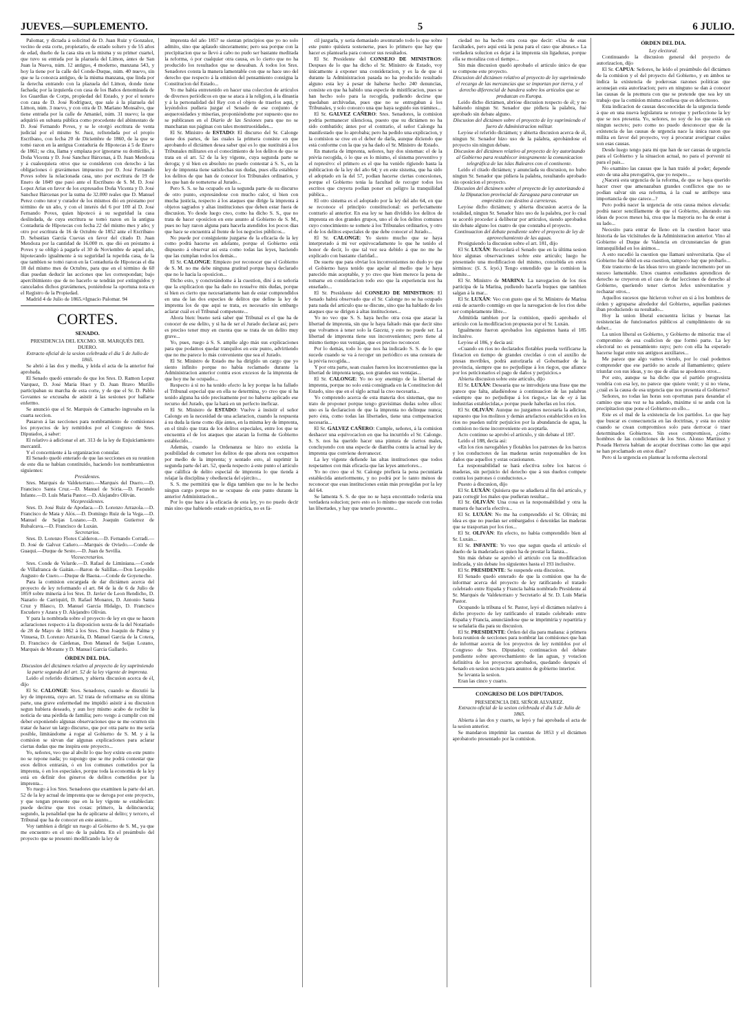JUEVES.—SUPLEMENTO. 5 6 JULIO.
Palomar, y dictada á solicitud de D. Juan Ruiz y Gonzalez, vecino de esta corte, propietario, de estado soltero y de 55 años de edad, dueño de la casa sita en la misma y su primer cuartel, que tuvo su entrada por la plazuela del Limon, ántes de San Juan la Nueva, núm. 12 antiguo, 4 moderno, manzana 543, y hoy la tiene por la calle del Conde-Duque, núm. 40 nuevo, sin que se la conozca antiguo, de la misma manzana, que linda por la derecha entrando con la plazuela del Limon, donde tiene fachada; por la izquierda con casa de los Baños denominada de los Guardias de Corps, propiedad del Estado, y por el testero con casa de D. José Rodriguez, que sale á la plazuela del Limon, núm. 3 nuevo, y con otra de D. Mariano Monsalvo, que tiene entrada por la calle de Amaniel, núm. 31 nuevo; la que adquirió en subasta pública como procedente del abintestato de D. José Fernando Poves, y se le otorgó escritura de venta judicial por el mismo Sr. Juez, refrendada por el propio Escribano, con fecha 20 de Diciembre de 1860, de la que se tomó razon en la antigua Contaduría de Hipotecas á 5 de Enero de 1861; se cita, llama y emplaza por ignorarse su domicilio, á Doña Vicenta y D. José Sanchez Bárcenas, á D. Juan Mendoza y á cualesquiera otros que se consideren con derecho á las obligaciones ó gravámenes impuestos por D. José Fernando Poves sobre la relacionada casa, uno por escritura de 19 de Enero de 1849 que pasó ante el Escribano de S. M. D. José Lopez Arias en favor de los expresados Doña Vicenta y D. José Sanchez Bárcenas por la suma de 32.000 reales que D. Manuel Perez como tutor y curador de los mismos dió en préstamo por término de un año, y con el interés del 6 por 100 al D. José Fernando Poves, quien hipotecó á su seguridad la casa deslindada, de cuya escritura se tomó razon en la antigua Contaduría de Hipotecas con fecha 22 del mismo mes y año; y otro por escritura de 16 de Octubre de 1852 ante el Escribano D. Sebastian García Cuevas en favor del citado D. Juan Mendoza por la cantidad de 16.000 rs. que dió en préstamo á Poves y se obligó á pagarle el 30 de Noviembre de aquel año, hipotecando igualmente á su seguridad la repetida casa, de la que tambien se tomó razon en la Contaduría de Hipotecas el dia 18 del mismo mes de Octubre, para que en el término de 60 dias puedan deducir las acciones que les correspondan; bajo apercibimiento que de no hacerlo se tendrán por extinguidos y cancelados dichos gravámenes, poniéndose la oportuna nota en el Registro de la Propiedad.
Madrid 4 de Julio de 1865.=Ignacio Palomar. 94
CORTES.
SENADO.
PRESIDENCIA DEL EXCMO. SR. MARQUÉS DEL DUERO.
Extracto oficial de la sesion celebrada el dia 5 de Julio de 1865.
Se abrió á las dos y media, y leida el acta de la anterior fué aprobada.
El Senado quedó enterado de que los Sres. D. Ramon Lopez Vazquez, D. José María Huet y D. Juan Bravo Murillo participaban su marcha de esta corte, y de que el Sr. D. Pablo Govantes se excusaba de asistir á las sesiones por hallarse enfermo.
Se anunció que el Sr. Marqués de Camacho ingresaba en la cuarta seccion.
Pasaron á las secciones para nombramiento de comisiones los proyectos de ley remitidos por el Congreso de Sres. Diputados, á saber:
El relativo á adicionar el art. 313 de la ley de Enjuiciamiento mercantil.
Y el concerniente á la organizacion consular.
El Senado quedó enterado de que las secciones en su reunion de este dia se habian constituido, haciendo los nombramientos siguientes:
Presidentes.
Sres. Marqués de Valdeterrazo.—Marqués del Duero.—D. Francisco Santa Cruz.—D. Manuel de Sória.—D. Facundo Infante.—D. Luis María Pastor.—D. Alejandro Oliván.
Vicepresidentes.
Sres. D. José Ruiz de Apodaca.—D. Lorenzo Arrazola.—D. Francisco de Mata y Alós.—D. Domingo Ruiz de la Vega.—D. Manuel de Seijas Lozano.—D. Joaquin Gutierrez de Rubalcava.—D. Francisco de Luxán.
Secretarios.
Sres. D. Lorenzo Flores Calderon.—D. Fernando Corradi.—D. José de Galvez Cañero.—Marqués de Oviedo.—Conde de Guaqui.—Duque de Sesto.—D. Juan de Sevilla.
Vicesecretarios.
Sres. Conde de Velarde.—D. Rafael de Liminiana.—Conde de Villafranca de Gaitán.—Baron de Salillas.—Don Leopoldo Augusto de Cueto.—Duque de Baena.—Conde de Goyeneche.
Para la comision encargada de dar dictámen acerca del proyecto de ley reformando el art. 84 de la de 6 de Julio de 1859 sobre minería á los Sres. D. Javier de Leon Bendicho, D. Nazario de Carriquiri, D. Rafael Monares, D. Antonio Santa Cruz y Blasco, D. Manuel García Hidalgo, D. Francisco Escudero y Azara y D. Alejandro Oliván.
Y para la nombrada sobre el proyecto de ley en que se hacen aclaraciones respecto á la disposicion sexta de la del Notariado de 28 de Mayo de 1862 á los Sres. Don Joaquin de Palma y Vinuesa, D. Lorenzo Arrazola, D. Manuel García de la Cotera, D. Francisco de Cárdenas, Don Manuel de Seijas Lozano, Marqués de Morante y D. Manuel García Gallardo.
ÓRDEN DEL DIA.
Discusion del dictámen relativo al proyecto de ley suprimiendo la parte segunda del art. 52 de la ley vigente de imprenta.
Leido el referido dictámen, y abierta discusion acerca de él, dijo
El Sr. CALONGE: Sres. Senadores, cuando se discutió la ley de imprenta, cuyo art. 52 trata de reformarse en su última parte, una grave enfermedad me impidió asistir á su discusion segun hubiera deseado, y aun hoy mismo acabo de recibir la noticia de una pérdida de familia; pero vengo á cumplir con mi deber exponiendo algunas observaciones que se me ocurren sin tratar de hacer un largo discurso, que por otra parte no me sería posible, limitándome á rogar al Gobierno de S. M. y á la comision se sirvan dar algunas explicaciones para aclarar ciertas dudas que me inspira este proyecto...
Yo, señores, veo que al abolir lo que hoy existe en este punto no se repone nada; yo supongo que se me podrá contestar que esos delitos entrarán, ó en los comunes cometidos por la imprenta, ó en los especiales, porque toda la economía de la ley está en definir dos géneros de delitos cometidos por la imprenta...
Yo ruego á los Sres. Senadores que examinen la parte del art. 52 de la ley actual de imprenta que se deroga por este proyecto, y que tengan presente que en la ley vigente se establecian: puede decirse que tres cosas: primero, la delincuencia; segundo, la penalidad que ha de aplicarse al delito; y tercero, el Tribunal que ha de conocer en este asunto...
Voy tambien á dirigir un ruego al Gobierno de S. M., ya que me encuentro en el uso de la palabra. En el preámbulo del proyecto que se presentó modificando la ley de
imprenta del año 1857 se sientan principios que yo no solo admito, sino que aplaudo sinceramente; pero sea porque con la precipitacion que se llevó á cabo no pudo ser bastante meditada la reforma, ó por cualquier otra causa, es lo cierto que no ha producido los resultados que se deseaban. Á todos los Sres. Senadores consta la manera lamentable con que se hace uso del derecho que respecto á la emision del pensamiento consigna la Constitucion del Estado...
Yo me habia entretenido en hacer una coleccion de artículos de diversos periódicos en que se ataca á la religion, á la dinastía y á la personalidad del Rey con el objeto de traerlos aquí, y leyéndolos pudiera juzgar el Senado de ese conjunto de asquerosidades y miserias, proponiéndome por supuesto que no se publicasen en el Diario de las Sesiones para que no se mancharan sus páginas con tales monstruosidades...
El Sr. Ministro de ESTADO: El discurso del Sr. Calonge tiene dos partes, de las cuales la primera consiste en que aprobando el dictámen desea saber qué es lo que sustituirá á los Tribunales militares en el conocimiento de los delitos de que se trata en el art. 52 de la ley vigente, cuya segunda parte se deroga; y si bien en absoluto no puedo contestar á S. S., en la ley de imprenta tiene satisfechas sus dudas, pues ella establece los delitos de que han de conocer los Tribunales ordinarios, y los que han de someterse al Jurado...
Pero S. S. se ha ocupado en la segunda parte de su discurso de otro punto, expresándose con mucho calor, si bien con mucha justicia, respecto á los ataques que dirige la imprenta á objetos sagrados y altas instituciones que deben estar fuera de discusion. Yo desde luego creo, como ha dicho S. S., que no trata de hacer oposicion en este asunto al Gobierno de S. M., pues no hay razon alguna para hacerla atendidos los pocos dias que hace se encuentra al frente de los negocios públicos...
No puede por consiguiente juzgarse de la eficacia de la ley como podrá hacerse en adelante, porque el Gobierno está dispuesto á observar así esta como todas las leyes, haciendo que las cumplan todos los demás...
El Sr. CALONGE: Empiezo por reconocer que el Gobierno de S. M. no me debe ninguna gratitud porque haya declarado que no le hacia la oposicion...
Dicho esto, y concretándome á la cuestion, diré á su señoría que la explicacion que ha dado no resuelve mis dudas, porque si bien es cierto que necesariamente han de estar comprendidos en una de las dos especies de delitos que define la ley de imprenta los de que aquí se trata, es necesario sin embargo aclarar cuál es el Tribunal competente...
Ahora bien: bueno será saber qué Tribunal es el que ha de conocer de ese delito, y si ha de ser el Jurado declarar así; pero es preciso tener muy en cuenta que se trata de un delito muy grave...
Yo, pues, ruego á S. S. amplie algo más sus explicaciones para que podamos quedar tranquilos en este punto, advirtiendo que no me parece lo más conveniente que sea el Jurado.
El Sr. Ministro de Estado me ha dirigido un cargo que yo siento infinito porque no habia reclamado durante la Administracion anterior contra esos excesos de la imprenta de que hoy me he ocupado...
Respecto á si no ha tenido efecto la ley porque la ha fallado el Tribunal especial que en ella se determina, yo creo que si ha tenido alguna ha sido precisamente por no haberse aplicado ese recurso del Jurado, que la hará en un perfecto ineficaz.
El Sr. Ministro de ESTADO: Vuelve á insistir el señor Calonge en la necesidad de una aclaracion, cuando la respuesta á su duda la tiene como dije ántes, en la misma ley de imprenta, en el título que trata de los delitos especiales, entre los que se encuentra el de los ataques que atacan la forma de Gobierno establecido...
Además, cuando la Ordenanza se hizo no existia la posibilidad de cometer los delitos de que ahora nos ocupamos por medio de la imprenta; y sentado esto, al suprimir la segunda parte del art. 52, queda respecto á este punto el artículo que califica de delito especial de imprenta lo que tienda á relajar la disciplina y obediencia del ejército...
S. S. me permitirá que le diga tambien que no le he hecho ningun cargo porque no se ocupase de este punto durante la anterior Administracion...
Por lo que hace á la eficacia de esta ley, yo no puedo decir más sino que habiendo estado en práctica, no es fá-
cil juzgarla, y sería demasiado aventurado todo lo que sobre este punto quisiera sostenerse, pues lo primero que hay que hacer es plantearla para conocer sus resultados.
El Sr. Presidente del CONSEJO DE MINISTROS: Despues de lo que ha dicho el Sr. Ministro de Estado, voy únicamente á exponer una consideracion, y es la de que si durante la Administracion pasada no ha producido resultado alguno esta ley á pesar de haberse hecho 240 denuncias, consiste en que ha habido una especie de mistificacion, pues se han hecho solo para la recogida, pudiendo decirse que quedaban archivadas, pues que no se entregaban á los Tribunales, y solo conozco una que haya seguido sus trámites...
El Sr. GALVEZ CAÑERO: Sres. Senadores, la comision podria permanecer silenciosa, puesto que su dictámen no ha sido combatido; ántes por el contrario, el señor Calonge ha manifestado que lo aprobaba; pero ha pedido una explicacion, y la comision se cree en el deber de darla, aunque diciendo que está conforme con la que ya ha dado el Sr. Ministro de Estado.
En materia de imprenta, señores, hay dos sistemas: el de la prévia recogida, ó lo que es lo mismo, el sistema preventivo y el represivo: el primero es el que ha venido rigiendo hasta la publicacion de la ley del año 64; y en este sistema, que ha sido el adoptado en la del 57, podian hacerse ciertas concesiones, porque el Gobierno tenia la facultad de recoger todos los escritos que creyera podian poner en peligro la tranquilidad pública...
El otro sistema es el adoptado por la ley del año 64, en que se reconoce el principio constitucional: es perfectamente contrario al anterior. En esa ley se han dividido los delitos de imprenta en dos grandes grupos, uno el de los delitos comunes cuyo conocimiento se somete á los Tribunales ordinarios, y otro el de los delitos especiales de que debe conocer el Jurado...
El Sr. CALONGE: Yo siento mucho que se haya interpretado á mi ver equivocadamente lo que he tenido el honor de decir, lo que tal vez sea debido á que no me he explicado con bastante claridad...
De suerte que para obviar los inconvenientes no dudo yo que el Gobierno haya tenido que apelar al medio que le haya parecido más aceptable, y yo creo que bien merece la pena de tomarse en consideracion todo eso que la experiencia nos ha enseñado...
El Sr. Presidente del CONSEJO DE MINISTROS: El Senado habrá observado que el Sr. Calonge no se ha ocupado para nada del artículo que se discute, sino que ha hablado de los ataques que se dirigen á altas instituciones...
Yo no veo que S. S. haya hecho otra cosa que atacar la libertad de imprenta, sin que le haya faltado más que decir sino que volvamos á tener solo la Gaceta, y esto no puede ser. La libertad de imprenta tiene sus inconvenientes; pero tiene al mismo tiempo sus ventajas, que es preciso reconocer.
Por lo demás, todo lo que nos ha indicado S. S. de lo que sucede cuando se va á recoger un periódico es una censura de la prévia recogida...
Y por otra parte, sean cuales fueren los inconvenientes que la libertad de imprenta tenga, son grandes sus ventajas...
El Sr. CALONGE: Yo no soy enemigo de la libertad de imprenta, porque no solo está consignada en la Constitucion del Estado, sino que en el siglo actual la creo necesaria...
Yo comprendo acerca de esta materia dos sistemas, que no trato de proponer porque tengo gravísimas dudas sobre ellos: uno es la declaracion de que la imprenta no delinque nunca; pero ésta, como todas las libertades, tiene una compensacion necesaria...
El Sr. GALVEZ CAÑERO: Cumple, señores, á la comision deshacer una equivocacion en que ha incurrido el Sr. Calonge. S. S. nos ha querido hacer una pintura de ciertos males, concluyendo con una especie de diatriba contra la actual ley de imprenta que conviene desvanecer.
La ley vigente defiende las altas instituciones que todos respetamos con más eficacia que las leyes anteriores...
Yo no creo que el Sr. Calonge prefiera la pena pecuniaria establecida anteriormente, y no podrá por lo tanto ménos de reconocer que esas instituciones están más protegidas por la ley del 64.
Se lamenta S. S. de que no se haya encontrado todavía una verdadera solucion; pero esto es lo mismo que sucede con todas las libertades, y hay que tenerlo presente...
ciedad no ha hecho otra cosa que decir: «Usa de esas facultades, pero aquí está la pena para el caso que abuses.» La verdadera solucion es dejar á la imprenta sin ligaduras, porque ella se moraliza con el tiempo...
Sin más discusion quedó aprobado el artículo único de que se compone este proyecto.
Discusion del dictámen relativo al proyecto de ley suprimiendo el recargo de las mercancías que se importan por tierra, y el derecho diferencial de bandera sobre los artículos que se produzcan en Europa.
Leido dicho dictámen, abrióse discusion respecto de él; y no habiendo ningun Sr. Senador que pidiera la palabra, fué aprobado sin debate alguno.
Discusion del dictámen sobre el proyecto de ley suprimiendo el fuero de Administracion militar.
Leyóse el referido dictámen; y abierta discusion acerca de él, ningun Sr. Senador hizo uso de la palabra, aprobándose el proyecto sin ningun debate.
Discusion del dictámen relativo al proyecto de ley autorizando al Gobierno para restablecer íntegramente la comunicacion telegráfica de las islas Baleares con el continente.
Leido el citado dictámen; y anunciada su discusion, no hubo ningun Sr. Senador que pidiera la palabra, resultando aprobado sin oposicion el proyecto.
Discusion del dictámen sobre el proyecto de ley autorizando á la Diputacion provincial de Zaragoza para contratar un empréstito con destino á carreteras.
Leyóse dicho dictámen; y abierta discusion acerca de la totalidad, ningun Sr. Senador hizo uso de la palabra, por lo cual se acordó proceder á deliberar por artículos, siendo aprobados sin debate alguno los cuatro de que constaba el proyecto.
Continuacion del debate pendiente sobre el proyecto de ley de aprovechamiento de las aguas.
Prosiguiendo la discusion sobre el art. 181, dijo
El Sr. LUXÁN: Recordará el Senado que en la última sesion hice algunas observaciones sobre este artículo; luego he presentado una modificacion del mismo, concebida en estos términos: (S. S. leyó.) Tengo entendido que la comision la admite...
El Sr. Ministro de MARINA: La navegacion de los ríos participa de la Marina, pudiendo hacerla buques que tambien salgan á la mar...
El Sr. LUXÁN: Veo con gusto que el Sr. Ministro de Marina está de acuerdo conmigo en que la navegacion de los rios debe ser completamente libre...
Admitida tambien por la comision, quedó aprobado el artículo con la modificacion propuesta por el Sr. Luxán.
Igualmente fueron aprobados los siguientes hasta el 185 inclusive.
Leyóse el 186, y decia así:
«Cuando en ríos no declarados flotables pueda verificarse la flotacion en tiempo de grandes crecidas ó con el auxilio de presas movibles, podrá autorizarla el Gobernador de la provincia, siempre que no perjudique á los riegos, que afiance por los peticionarios el pago de daños y perjuicios.»
Abierta discusion sobre este artículo, dijo
El Sr. LUXÁN: Desearía que se introdujera una frase que me parece que falta, añadiéndose á continuacion de las palabras «siempre que no perjudique á los riegos,» las de «y á las industrias establecidas,» porque puede haberlas en los ríos.
El Sr. OLIVÁN: Aunque no juzgamos necesaria la adicion, supuesto que los molinos y demás artefactos establecidos en los ríos no pueden sufrir perjuicios por la abundancia de agua, la comision no tiene inconveniente en aceptarla.
Acto contínuo se aprobó el artículo, y sin debate el 187.
Leido el 188, decia así:
«En los ríos navegables y flotables los patrones de los barcos y los conductores de las maderas serán responsables de los daños que aquellos y estas ocasionaren.
La responsabilidad se hará efectiva sobre los barcos ó maderas, sin perjuicio del derecho que á sus dueños compete contra los patrones ó conductores.»
Puesto á discusion, dijo
El Sr. LUXÁN: Quisiera que se añadiera al fin del artículo, y para corregir los males que pudieran resultar...
El Sr. OLIVÁN: Una cosa es la responsabilidad y otra la manera de hacerla efectiva...
El Sr. LUXÁN: No me ha comprendido el Sr. Oliván; mi idea es que no puedan ser embargados ó detenidas las maderas que se trasportan por los ríos...
El Sr. OLIVÁN: En efecto, no habia comprendido bien al Sr. Luxán...
El Sr. INFANTE: Yo veo que segun queda el artículo el dueño de la maderada es quien ha de prestar la fianza...
Sin más debate se aprobó el artículo con la modificacion indicada, y sin debate los siguientes hasta el 193 inclusive.
El Sr. PRESIDENTE: Se suspende esta discusion.
El Senado quedó enterado de que la comision que ha de informar acerca del proyecto de ley ratificando el tratado celebrado entre España y Francia habia nombrado Presidente al Sr. Marqués de Valdeterrazo y Secretario al Sr. D. Luis María Pastor.
Ocupando la tribuna el Sr. Pastor, leyó el dictámen relativo á dicho proyecto de ley ratificando el tratado celebrado entre España y Francia, anunciándose que se imprimiria y repartiria y se señalaria dia para su discusion.
El Sr. PRESIDENTE: Órden del dia para mañana: á primera hora reunion de secciones para nombrar las comisiones que han de informar acerca de los proyectos de ley remitidos por el Congreso de Sres. Diputados; continuacion del debate pendiente sobre aprovechamiento de las aguas, y votacion definitiva de los proyectos aprobados, quedando después el Senado en sesion secreta para asuntos de gobierno interior.
Se levanta la sesion.
Eran las cinco y cuarto.
CONGRESO DE LOS DIPUTADOS.
PRESIDENCIA DEL SEÑOR ALVAREZ.
Extracto oficial de la sesion celebrada el dia 5 de Julio de 1865.
Abierta á las dos y cuarto, se leyó y fué aprobada el acta de la sesion anterior.
Se mandaron imprimir las cuentas de 1853 y el dictámen aprobatorio presentado por la comision.
ÓRDEN DEL DIA.
Ley electoral.
Continuando la discusion general del proyecto de autorizacion, dijo
El Sr. CAPUA: Señores, he leido el preámbulo del dictámen de la comision y el del proyecto del Gobierno, y en ámbos se indica la existencia de poderosas razones políticas que aconsejan esta autorizacion; pero en ninguno se dan á conocer las causas de la premura con que se pretende que sea ley un trabajo que la comision misma confiesa que es defectuoso.
Esta indicacion de causas desconocidas de la urgencia tiende á que en una nueva legislatura se retoque y perfeccione la ley que se nos presenta. Yo, señores, no soy de los que están en ningun secreto; pero como no puedo desconocer que de la existencia de las causas de urgencia nace la única razon que milita en favor del proyecto, voy á procurar averiguar cuáles son esas causas.
Desde luego tengo para mí que han de ser causas de urgencia para el Gobierno y la situacion actual, no para el porvenir ni para el país...
No examino las causas que la han traido al poder; depende esto de una alta prerogativa, que yo respeto...
¿Nacerá esta urgencia de la reforma, de que se haya querido hacer creer que amenazaban grandes conflictos que no se podian salvar sin esa reforma, á la cual se atribuye una importancia de que carece...?
Pero podrá nacer la urgencia de otra causa ménos elevada: podrá nacer sencillamente de que el Gobierno, alterando sus ideas de pocos meses há, crea que la mayoría no ha de estar á su lado...
Necesito para entrar de lleno en la cuestion hacer una historia de las vicisitudes de la Administracion anterior. Vino al Gobierno el Duque de Valencia en circunstancias de gran intranquilidad en los ánimos...
A esto sucedió la cuestion que llamaré universitaria. Que el Gobierno fué débil en esa cuestion, tampoco hay que probarlo...
Este trastorno de las ideas tuvo un grande incremento por un suceso lamentable. Unos cuantos estudiantes aprendices de derecho se creyeron en el caso de dar lecciones de derecho al Gobierno, queriendo tener ciertos Jefes universitarios y rechazar otros...
Aquellos sucesos que hicieron volver en sí á los hombres de órden y agruparse alrededor del Gobierno, aquellas pasiones iban produciendo su resultado...
Hoy la union liberal encuentra lícitas y buenas las resistencias de funcionarios públicos al cumplimiento de su deber...
La union liberal es Gobierno, y Gobierno de minoría: trae el compromiso de esa coalicion de que formó parte. La ley electoral no es pensamiento suyo; pero con ella ha esperado hacerse lugar entre sus antiguos auxiliares...
Me parece que algo vamos viendo, por lo cual podemos comprender que ese partido no acude al llamamiento; quiere triunfar con sus ideas, y no que de ellas se apoderen otros...
Por esto, aunque se ha dicho que el partido progresista vendría con esa ley, no parece que quiere venir; y si no viene, ¿cuál es la causa de esa urgencia que nos presenta el Gobierno?
Señores, no todas las horas son oportunas para desandar el camino que una vez se ha andado, máxime si se anda con la precipitacion que pone el Gobierno en ello...
Este es el mal de la existencia de los partidos. Lo que hay que buscar es consecuencia en las doctrinas, y esta no existe cuando se crean compromisos solo para derrocar ó traer determinados Gobiernos. Sin esos compromisos, ¿cómo hombres de las condiciones de los Sres. Alonso Martinez y Posada Herrera habian de aceptar doctrinas como las que aquí se han proclamado en estos dias?
Pero si la urgencia en plantear la reforma electoral